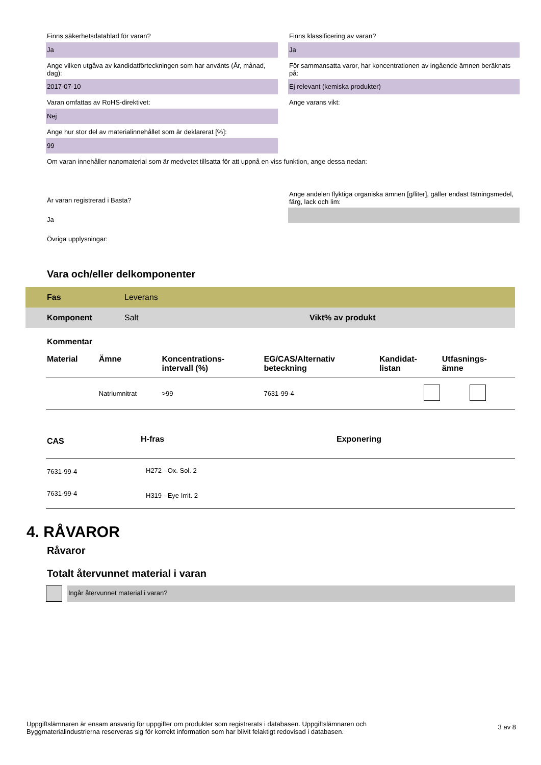Finns säkerhetsdatablad för varan?
Ja
Ange vilken utgåva av kandidatförteckningen som har använts (År, månad, dag):
2017-07-10
Varan omfattas av RoHS-direktivet:
Nej
Ange hur stor del av materialinnehållet som är deklarerat [%]:
99
Finns klassificering av varan?
Ja
För sammansatta varor, har koncentrationen av ingående ämnen beräknats på:
Ej relevant (kemiska produkter)
Ange varans vikt:
Om varan innehåller nanomaterial som är medvetet tillsatta för att uppnå en viss funktion, ange dessa nedan:
Är varan registrerad i Basta?
Ja
Övriga upplysningar:
Ange andelen flyktiga organiska ämnen [g/liter], gäller endast tätningsmedel, färg, lack och lim:
Vara och/eller delkomponenter
Fas Leverans
Komponent Salt Vikt% av produkt
Kommentar
| Material | Ämne | Koncentrations- intervall (%) | EG/CAS/Alternativ beteckning | Kandidat- listan | Utfasnings- ämne |
| --- | --- | --- | --- | --- | --- |
| | Natriumnitrat | >99 | 7631-99-4 | | |
| CAS | H-fras | Exponering |
| --- | --- | --- |
| 7631-99-4 | H272 - Ox. Sol. 2 | |
| 7631-99-4 | H319 - Eye Irrit. 2 | |
4. RÅVAROR
Råvaror
Totalt återvunnet material i varan
Ingår återvunnet material i varan?
Uppgiftslämnaren är ensam ansvarig för uppgifter om produkter som registrerats i databasen. Uppgiftslämnaren och
Byggmaterialindustrierna reserveras sig för korrekt information som har blivit felaktigt redovisad i databasen.
3 av 8